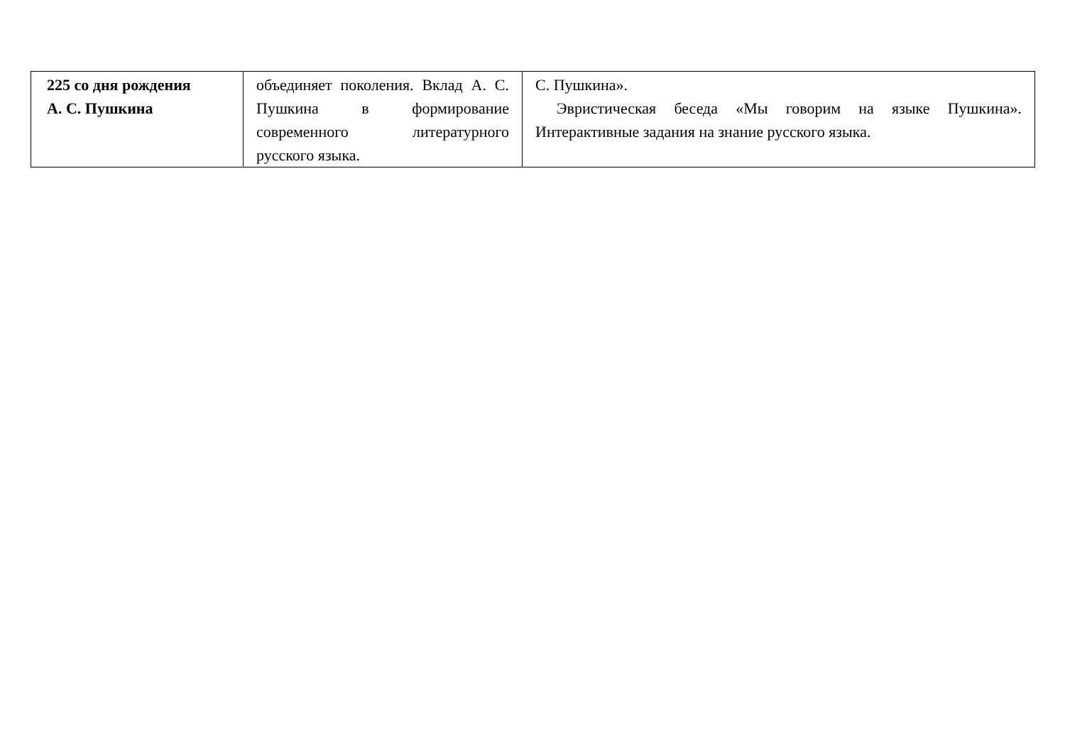| 225 со дня рождения А. С. Пушкина | объединяет поколения. Вклад А. С. Пушкина в формирование современного литературного русского языка. | С. Пушкина». Эвристическая беседа «Мы говорим на языке Пушкина». Интерактивные задания на знание русского языка. |